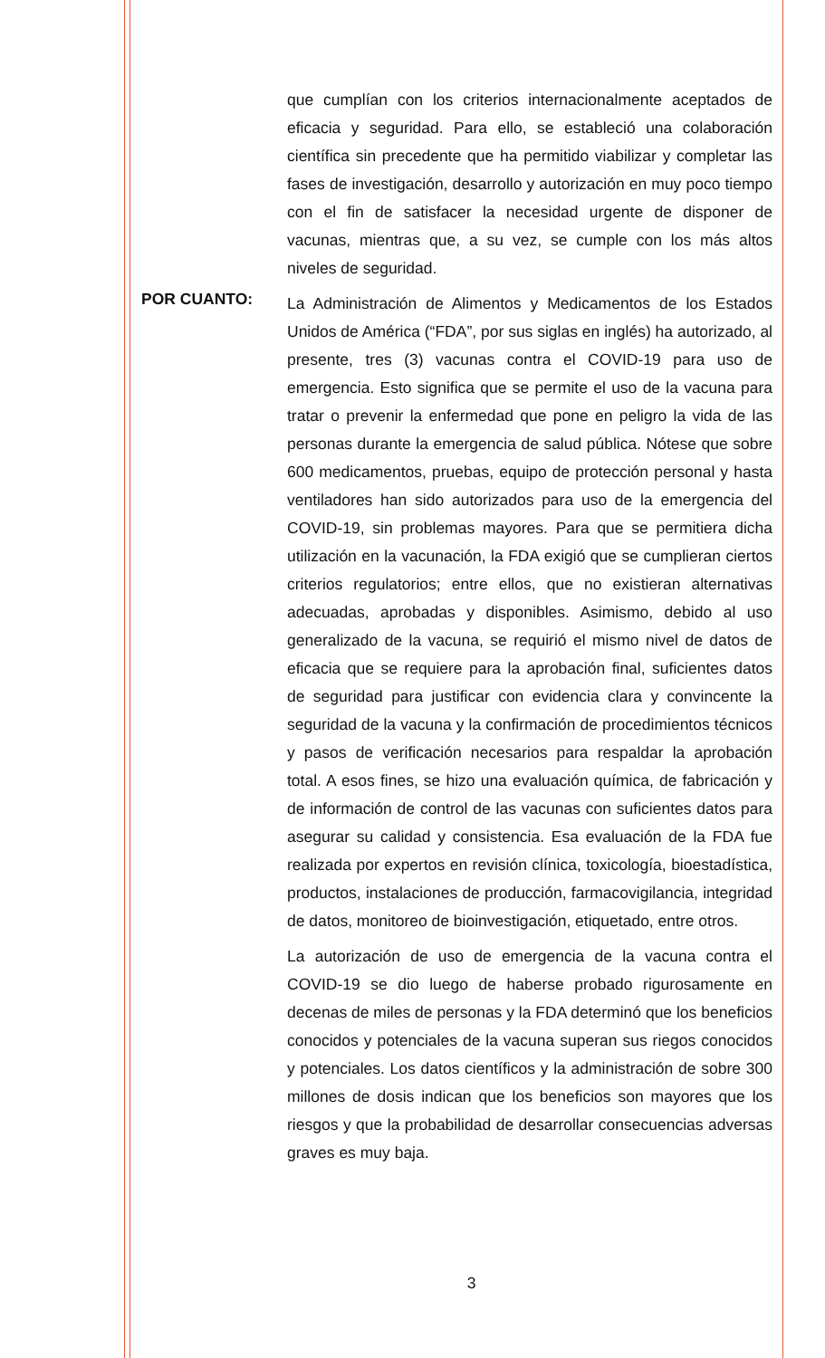que cumplían con los criterios internacionalmente aceptados de eficacia y seguridad. Para ello, se estableció una colaboración científica sin precedente que ha permitido viabilizar y completar las fases de investigación, desarrollo y autorización en muy poco tiempo con el fin de satisfacer la necesidad urgente de disponer de vacunas, mientras que, a su vez, se cumple con los más altos niveles de seguridad.
POR CUANTO:
La Administración de Alimentos y Medicamentos de los Estados Unidos de América (“FDA”, por sus siglas en inglés) ha autorizado, al presente, tres (3) vacunas contra el COVID-19 para uso de emergencia. Esto significa que se permite el uso de la vacuna para tratar o prevenir la enfermedad que pone en peligro la vida de las personas durante la emergencia de salud pública. Nótese que sobre 600 medicamentos, pruebas, equipo de protección personal y hasta ventiladores han sido autorizados para uso de la emergencia del COVID-19, sin problemas mayores. Para que se permitiera dicha utilización en la vacunación, la FDA exigió que se cumplieran ciertos criterios regulatorios; entre ellos, que no existieran alternativas adecuadas, aprobadas y disponibles. Asimismo, debido al uso generalizado de la vacuna, se requirió el mismo nivel de datos de eficacia que se requiere para la aprobación final, suficientes datos de seguridad para justificar con evidencia clara y convincente la seguridad de la vacuna y la confirmación de procedimientos técnicos y pasos de verificación necesarios para respaldar la aprobación total. A esos fines, se hizo una evaluación química, de fabricación y de información de control de las vacunas con suficientes datos para asegurar su calidad y consistencia. Esa evaluación de la FDA fue realizada por expertos en revisión clínica, toxicología, bioestadística, productos, instalaciones de producción, farmacovigilancia, integridad de datos, monitoreo de bioinvestigación, etiquetado, entre otros.
La autorización de uso de emergencia de la vacuna contra el COVID-19 se dio luego de haberse probado rigurosamente en decenas de miles de personas y la FDA determinó que los beneficios conocidos y potenciales de la vacuna superan sus riegos conocidos y potenciales. Los datos científicos y la administración de sobre 300 millones de dosis indican que los beneficios son mayores que los riesgos y que la probabilidad de desarrollar consecuencias adversas graves es muy baja.
3